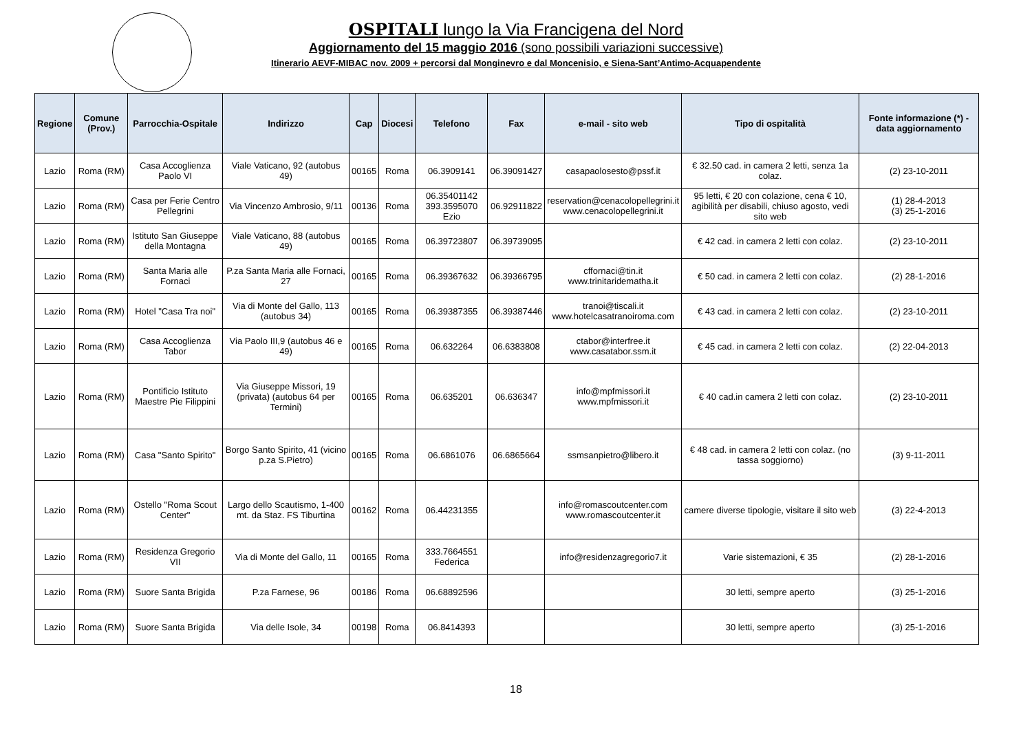OSPITALI lungo la Via Francigena del Nord
Aggiornamento del 15 maggio 2016 (sono possibili variazioni successive)
Itinerario AEVF-MIBAC nov. 2009 + percorsi dal Monginevro e dal Moncenisio, e Siena-Sant’Antimo-Acquapendente
| Regione | Comune (Prov.) | Parrocchia-Ospitale | Indirizzo | Cap | Diocesi | Telefono | Fax | e-mail - sito web | Tipo di ospitalità | Fonte informazione (*) - data aggiornamento |
| --- | --- | --- | --- | --- | --- | --- | --- | --- | --- | --- |
| Lazio | Roma (RM) | Casa Accoglienza Paolo VI | Viale Vaticano, 92 (autobus 49) | 00165 | Roma | 06.3909141 | 06.39091427 | casapaolosesto@pssf.it | € 32.50 cad. in camera 2 letti, senza 1a colaz. | (2) 23-10-2011 |
| Lazio | Roma (RM) | Casa per Ferie Centro Pellegrini | Via Vincenzo Ambrosio, 9/11 | 00136 | Roma | 06.35401142 393.3595070 Ezio | 06.92911822 | reservation@cenacolopellegrini.it www.cenacolopellegrini.it | 95 letti, € 20 con colazione, cena € 10, agibilità per disabili, chiuso agosto, vedi sito web | (1) 28-4-2013 (3) 25-1-2016 |
| Lazio | Roma (RM) | Istituto San Giuseppe della Montagna | Viale Vaticano, 88 (autobus 49) | 00165 | Roma | 06.39723807 | 06.39739095 | | € 42 cad. in camera 2 letti con colaz. | (2) 23-10-2011 |
| Lazio | Roma (RM) | Santa Maria alle Fornaci | P.za Santa Maria alle Fornaci, 27 | 00165 | Roma | 06.39367632 | 06.39366795 | cffornaci@tin.it www.trinitaridematha.it | € 50 cad. in camera 2 letti con colaz. | (2) 28-1-2016 |
| Lazio | Roma (RM) | Hotel "Casa Tra noi" | Via di Monte del Gallo, 113 (autobus 34) | 00165 | Roma | 06.39387355 | 06.39387446 | tranoi@tiscali.it www.hotelcasatranoiroma.com | € 43 cad. in camera 2 letti con colaz. | (2) 23-10-2011 |
| Lazio | Roma (RM) | Casa Accoglienza Tabor | Via Paolo III,9 (autobus 46 e 49) | 00165 | Roma | 06.632264 | 06.6383808 | ctabor@interfree.it www.casatabor.ssm.it | € 45 cad. in camera 2 letti con colaz. | (2) 22-04-2013 |
| Lazio | Roma (RM) | Pontificio Istituto Maestre Pie Filippini | Via Giuseppe Missori, 19 (privata) (autobus 64 per Termini) | 00165 | Roma | 06.635201 | 06.636347 | info@mpfmissori.it www.mpfmissori.it | € 40 cad.in camera 2 letti con colaz. | (2) 23-10-2011 |
| Lazio | Roma (RM) | Casa "Santo Spirito" | Borgo Santo Spirito, 41 (vicino p.za S.Pietro) | 00165 | Roma | 06.6861076 | 06.6865664 | ssmsanpietro@libero.it | € 48 cad. in camera 2 letti con colaz. (no tassa soggiorno) | (3) 9-11-2011 |
| Lazio | Roma (RM) | Ostello "Roma Scout Center" | Largo dello Scautismo, 1-400 mt. da Staz. FS Tiburtina | 00162 | Roma | 06.44231355 | | info@romascoutcenter.com www.romascoutcenter.it | camere diverse tipologie, visitare il sito web | (3) 22-4-2013 |
| Lazio | Roma (RM) | Residenza Gregorio VII | Via di Monte del Gallo, 11 | 00165 | Roma | 333.7664551 Federica | | info@residenzagregorio7.it | Varie sistemazioni, € 35 | (2) 28-1-2016 |
| Lazio | Roma (RM) | Suore Santa Brigida | P.za Farnese, 96 | 00186 | Roma | 06.68892596 | | | 30 letti, sempre aperto | (3) 25-1-2016 |
| Lazio | Roma (RM) | Suore Santa Brigida | Via delle Isole, 34 | 00198 | Roma | 06.8414393 | | | 30 letti, sempre aperto | (3) 25-1-2016 |
18